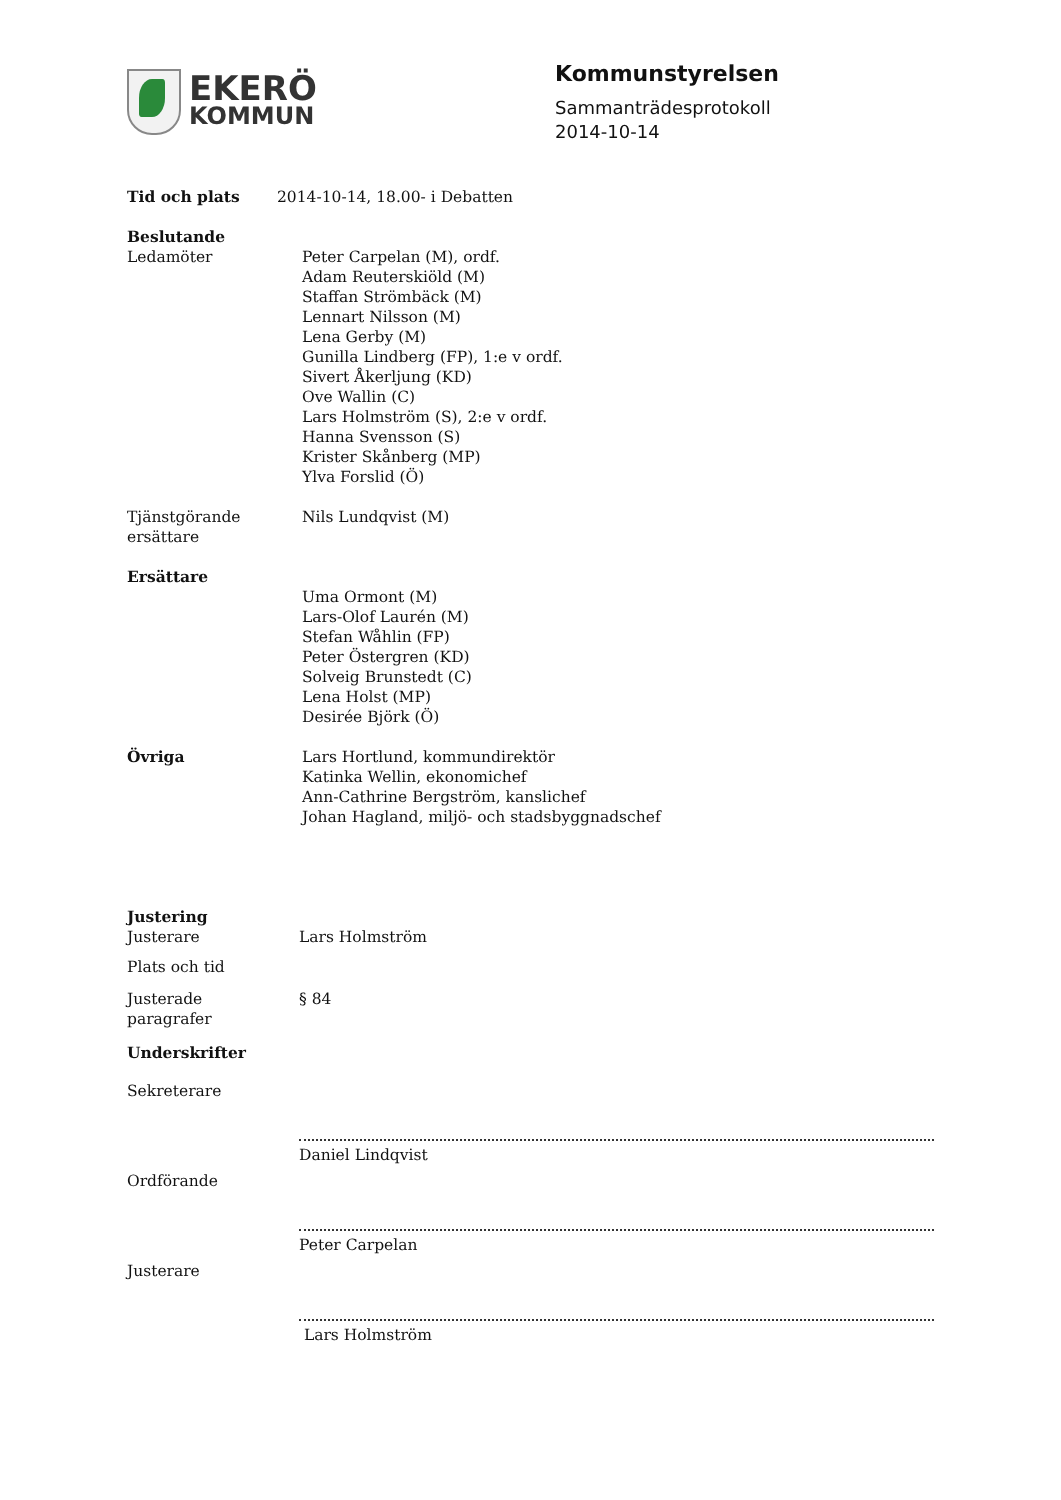EKERÖ
KOMMUN
Kommunstyrelsen
Sammanträdesprotokoll
2014-10-14
Tid och plats 2014-10-14, 18.00- i Debatten
Beslutande
Ledamöter Peter Carpelan (M), ordf.
Adam Reuterskiöld (M)
Staffan Strömbäck (M)
Lennart Nilsson (M)
Lena Gerby (M)
Gunilla Lindberg (FP), 1:e v ordf.
Sivert Åkerljung (KD)
Ove Wallin (C)
Lars Holmström (S), 2:e v ordf.
Hanna Svensson (S)
Krister Skånberg (MP)
Ylva Forslid (Ö)
Tjänstgörande
ersättare
Nils Lundqvist (M)
Ersättare
Uma Ormont (M)
Lars-Olof Laurén (M)
Stefan Wåhlin (FP)
Peter Östergren (KD)
Solveig Brunstedt (C)
Lena Holst (MP)
Desirée Björk (Ö)
Övriga Lars Hortlund, kommundirektör
Katinka Wellin, ekonomichef
Ann-Cathrine Bergström, kanslichef
Johan Hagland, miljö- och stadsbyggnadschef
Justering
Justerare Lars Holmström
Plats och tid
Justerade
paragrafer
§ 84
Underskrifter
Sekreterare
Daniel Lindqvist
Ordförande
Peter Carpelan
Justerare
Lars Holmström